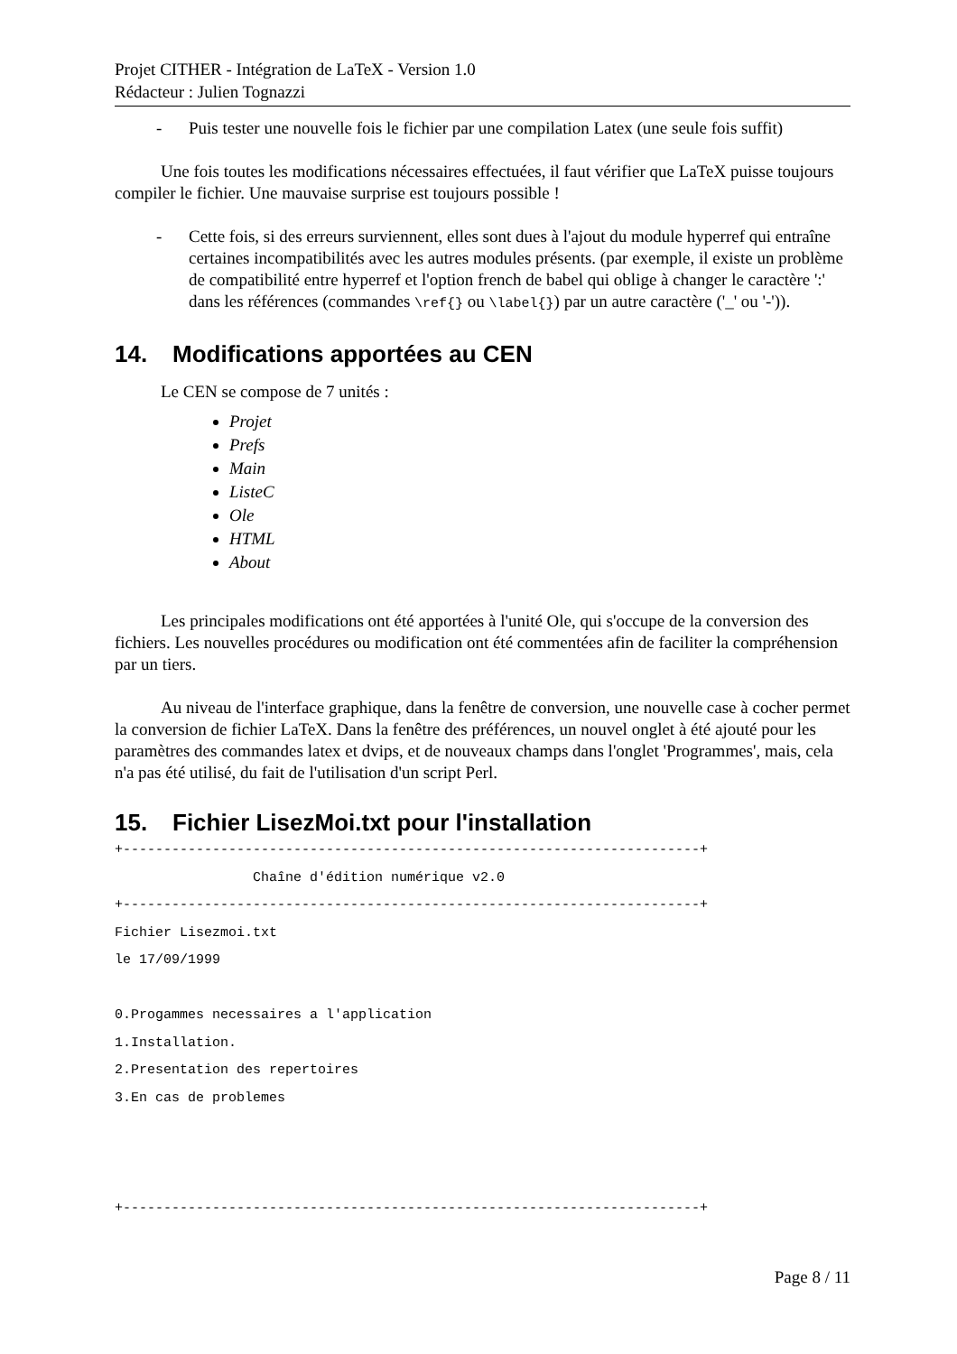Projet CITHER - Intégration de LaTeX - Version 1.0
Rédacteur : Julien Tognazzi
- Puis tester une nouvelle fois le fichier par une compilation Latex (une seule fois suffit)
Une fois toutes les modifications nécessaires effectuées, il faut vérifier que LaTeX puisse toujours compiler le fichier. Une mauvaise surprise est toujours possible !
- Cette fois, si des erreurs surviennent, elles sont dues à l'ajout du module hyperref qui entraîne certaines incompatibilités avec les autres modules présents. (par exemple, il existe un problème de compatibilité entre hyperref et l'option french de babel qui oblige à changer le caractère ':' dans les références (commandes \ref{} ou \label{}) par un autre caractère ('_' ou '-')).
14. Modifications apportées au CEN
Le CEN se compose de 7 unités :
Projet
Prefs
Main
ListeC
Ole
HTML
About
Les principales modifications ont été apportées à l'unité Ole, qui s'occupe de la conversion des fichiers. Les nouvelles procédures ou modification ont été commentées afin de faciliter la compréhension par un tiers.
Au niveau de l'interface graphique, dans la fenêtre de conversion, une nouvelle case à cocher permet la conversion de fichier LaTeX. Dans la fenêtre des préférences, un nouvel onglet à été ajouté pour les paramètres des commandes latex et dvips, et de nouveaux champs dans l'onglet 'Programmes', mais, cela n'a pas été utilisé, du fait de l'utilisation d'un script Perl.
15. Fichier LisezMoi.txt pour l'installation
+-----------------------------------------------------------------------+
                 Chaîne d'édition numérique v2.0
+-----------------------------------------------------------------------+
Fichier Lisezmoi.txt
le 17/09/1999

0.Progammes necessaires a l'application
1.Installation.
2.Presentation des repertoires
3.En cas de problemes



+-----------------------------------------------------------------------+
Page 8 / 11